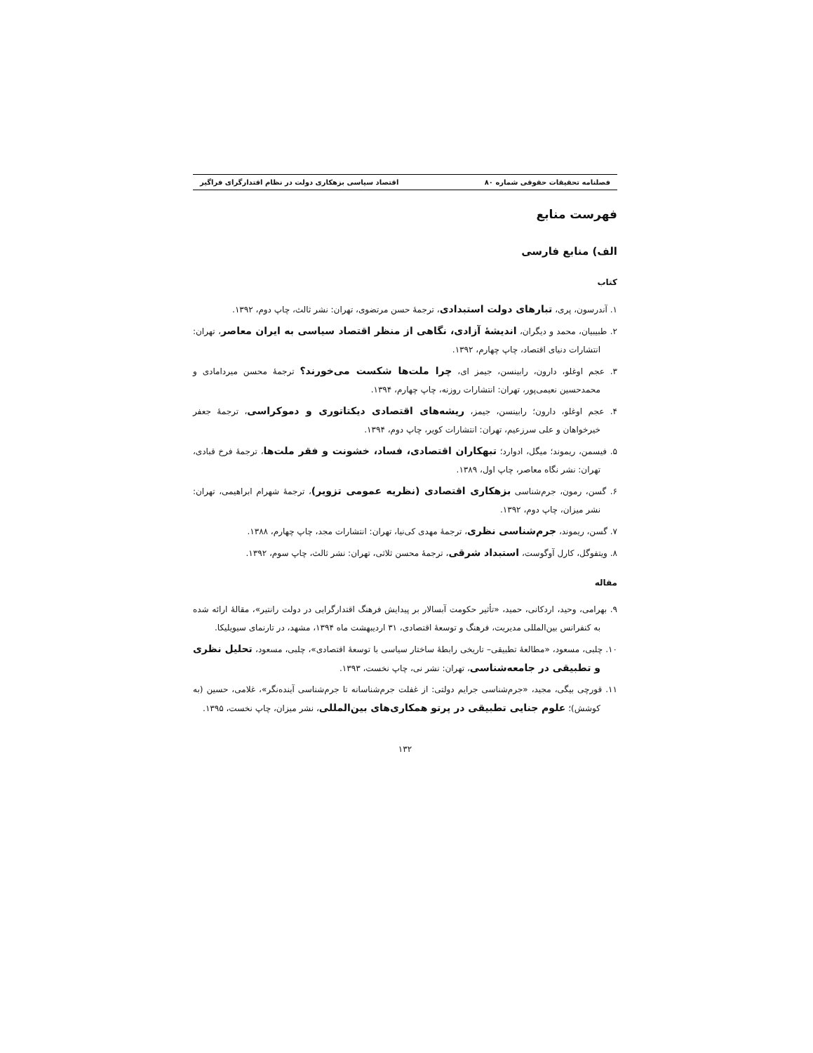فصلنامه تحقیقات حقوقی شماره ۸۰ اقتصاد سیاسی بزهکاری دولت در نظام اقتدارگرای فراگیر
فهرست منابع
الف) منابع فارسی
کتاب
۱. آندرسون، پری، تبارهای دولت استبدادی، ترجمهٔ حسن مرتضوی، تهران: نشر ثالث، چاپ دوم، ۱۳۹۲.
۲. طبیبیان، محمد و دیگران، اندیشهٔ آزادی، نگاهی از منظر اقتصاد سیاسی به ایران معاصر، تهران: انتشارات دنیای اقتصاد، چاپ چهارم، ۱۳۹۲.
۳. عجم اوغلو، دارون، رابینسن، جیمز ای، چرا ملت‌ها شکست می‌خورند؟ ترجمهٔ محسن میردامادی و محمدحسین نعیمی‌پور، تهران: انتشارات روزنه، چاپ چهارم، ۱۳۹۴.
۴. عجم اوغلو، دارون؛ رابینسن، جیمز، ریشه‌های اقتصادی دیکتاتوری و دموکراسی، ترجمهٔ جعفر خیرخواهان و علی سرزعیم، تهران: انتشارات کویر، چاپ دوم، ۱۳۹۴.
۵. فیسمن، ریموند؛ میگل، ادوارد؛ تبهکاران اقتصادی، فساد، خشونت و فقر ملت‌ها، ترجمهٔ فرخ قبادی، تهران: نشر نگاه معاصر، چاپ اول، ۱۳۸۹.
۶. گسن، رمون، جرم‌شناسی بزهکاری اقتصادی (نظریه عمومی تزویر)، ترجمهٔ شهرام ابراهیمی، تهران: نشر میزان، چاپ دوم، ۱۳۹۲.
۷. گسن، ریموند، جرم‌شناسی نظری، ترجمهٔ مهدی کی‌نیا، تهران: انتشارات مجد، چاپ چهارم، ۱۳۸۸.
۸. ویتفوگل، کارل آوگوست، استبداد شرقی، ترجمهٔ محسن ثلاثی، تهران: نشر ثالث، چاپ سوم، ۱۳۹۲.
مقاله
۹. بهرامی، وحید، اردکانی، حمید، «تأثیر حکومت آبسالار بر پیدایش فرهنگ اقتدارگرایی در دولت رانتیر»، مقالهٔ ارائه شده به کنفرانس بین‌المللی مدیریت، فرهنگ و توسعهٔ اقتصادی، ۳۱ اردیبهشت ماه ۱۳۹۴، مشهد، در تارنمای سیویلیکا.
۱۰. چلبی، مسعود، «مطالعهٔ تطبیقی– تاریخی رابطهٔ ساختار سیاسی با توسعهٔ اقتصادی»، چلبی، مسعود، تحلیل نظری و تطبیقی در جامعه‌شناسی، تهران: نشر نی، چاپ نخست، ۱۳۹۳.
۱۱. قورچی بیگی، مجید، «جرم‌شناسی جرایم دولتی: از غفلت جرم‌شناسانه تا جرم‌شناسی آینده‌نگر»، غلامی، حسین (به کوشش)؛ علوم جنایی تطبیقی در پرتو همکاری‌های بین‌المللی، نشر میزان، چاپ نخست، ۱۳۹۵.
۱۳۲